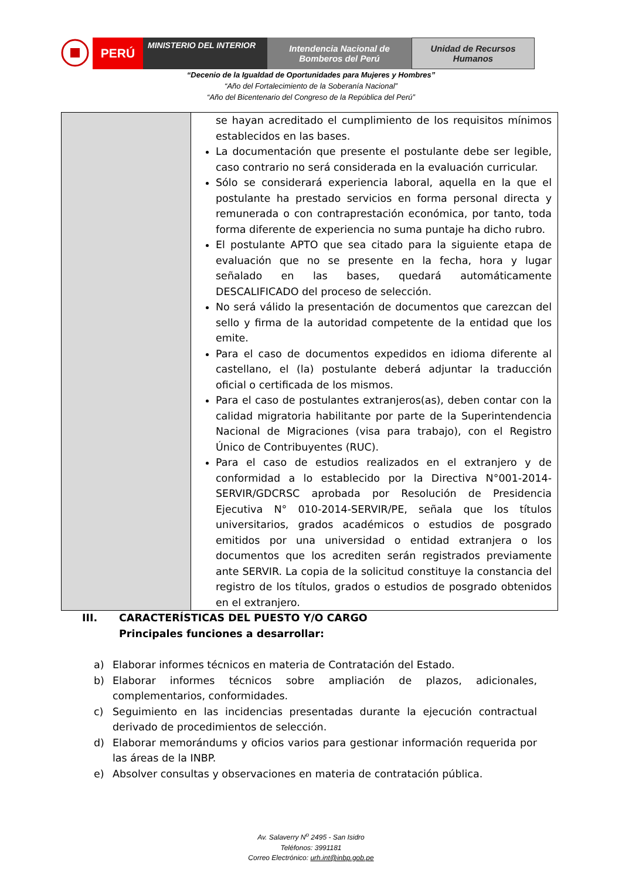PERÚ
MINISTERIO DEL INTERIOR
Intendencia Nacional de
Bomberos del Perú
Unidad de Recursos
Humanos
“Decenio de la Igualdad de Oportunidades para Mujeres y Hombres”
“Año del Fortalecimiento de la Soberanía Nacional”
“Año del Bicentenario del Congreso de la República del Perú”
| | se hayan acreditado el cumplimiento de los requisitos mínimos establecidos en las bases. La documentación que presente el postulante debe ser legible, caso contrario no será considerada en la evaluación curricular. Sólo se considerará experiencia laboral, aquella en la que el postulante ha prestado servicios en forma personal directa y remunerada o con contraprestación económica, por tanto, toda forma diferente de experiencia no suma puntaje ha dicho rubro. El postulante APTO que sea citado para la siguiente etapa de evaluación que no se presente en la fecha, hora y lugar señalado en las bases, quedará automáticamente DESCALIFICADO del proceso de selección. No será válido la presentación de documentos que carezcan del sello y firma de la autoridad competente de la entidad que los emite. Para el caso de documentos expedidos en idioma diferente al castellano, el (la) postulante deberá adjuntar la traducción oficial o certificada de los mismos. Para el caso de postulantes extranjeros(as), deben contar con la calidad migratoria habilitante por parte de la Superintendencia Nacional de Migraciones (visa para trabajo), con el Registro Único de Contribuyentes (RUC). Para el caso de estudios realizados en el extranjero y de conformidad a lo establecido por la Directiva N°001-2014-SERVIR/GDCRSC aprobada por Resolución de Presidencia Ejecutiva N° 010-2014-SERVIR/PE, señala que los títulos universitarios, grados académicos o estudios de posgrado emitidos por una universidad o entidad extranjera o los documentos que los acrediten serán registrados previamente ante SERVIR. La copia de la solicitud constituye la constancia del registro de los títulos, grados o estudios de posgrado obtenidos en el extranjero. |
III. CARACTERÍSTICAS DEL PUESTO Y/O CARGO
Principales funciones a desarrollar:
a) Elaborar informes técnicos en materia de Contratación del Estado.
b) Elaborar informes técnicos sobre ampliación de plazos, adicionales, complementarios, conformidades.
c) Seguimiento en las incidencias presentadas durante la ejecución contractual derivado de procedimientos de selección.
d) Elaborar memorándums y oficios varios para gestionar información requerida por las áreas de la INBP.
e) Absolver consultas y observaciones en materia de contratación pública.
Av. Salaverry N<sup>o</sup> 2495 - San Isidro
Teléfonos: 3991181
Correo Electrónico: urh.int@inbp.gob.pe